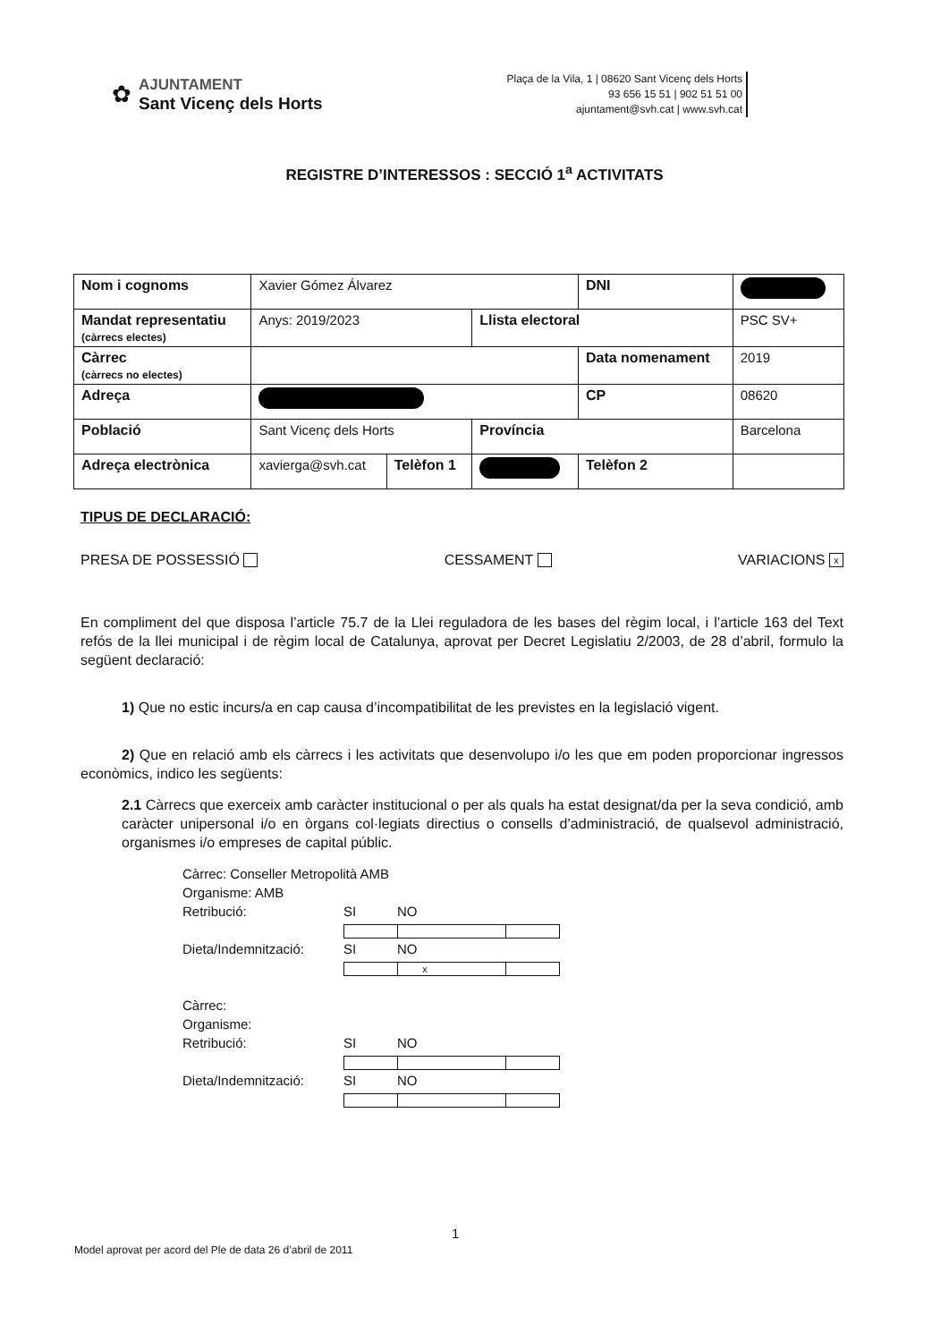✿
AJUNTAMENT
Sant Vicenç dels Horts
Plaça de la Vila, 1 | 08620 Sant Vicenç dels Horts
93 656 15 51 | 902 51 51 00
ajuntament@svh.cat | www.svh.cat
REGISTRE D’INTERESSOS : SECCIÓ 1<sup>a</sup> ACTIVITATS
| Nom i cognoms | Xavier Gómez Álvarez | | | DNI | |
| Mandat representatiu (càrrecs electes) | Anys: 2019/2023 | | Llista electoral | | PSC SV+ |
| Càrrec (càrrecs no electes) | | | | Data nomenament | 2019 |
| Adreça | | | | CP | 08620 |
| Població | Sant Vicenç dels Horts | | Província | | Barcelona |
| Adreça electrònica | xavierga@svh.cat | Telèfon 1 | | Telèfon 2 | |
TIPUS DE DECLARACIÓ:
PRESA DE POSSESSIÓ CESSAMENT VARIACIONS x
En compliment del que disposa l’article 75.7 de la Llei reguladora de les bases del règim local, i l’article 163 del Text refós de la llei municipal i de règim local de Catalunya, aprovat per Decret Legislatiu 2/2003, de 28 d’abril, formulo la següent declaració:
1) Que no estic incurs/a en cap causa d’incompatibilitat de les previstes en la legislació vigent.
2) Que en relació amb els càrrecs i les activitats que desenvolupo i/o les que em poden proporcionar ingressos econòmics, indico les següents:
2.1 Càrrecs que exerceix amb caràcter institucional o per als quals ha estat designat/da per la seva condició, amb caràcter unipersonal i/o en òrgans col·legiats directius o consells d’administració, de qualsevol administració, organismes i/o empreses de capital públic.
Càrrec: Conseller Metropolità AMB
Organisme: AMB
Retribució: SI NO
Dieta/Indemnització: SI x NO
Càrrec:
Organisme:
Retribució: SI NO
Dieta/Indemnització: SI NO
1
Model aprovat per acord del Ple de data 26 d’abril de 2011